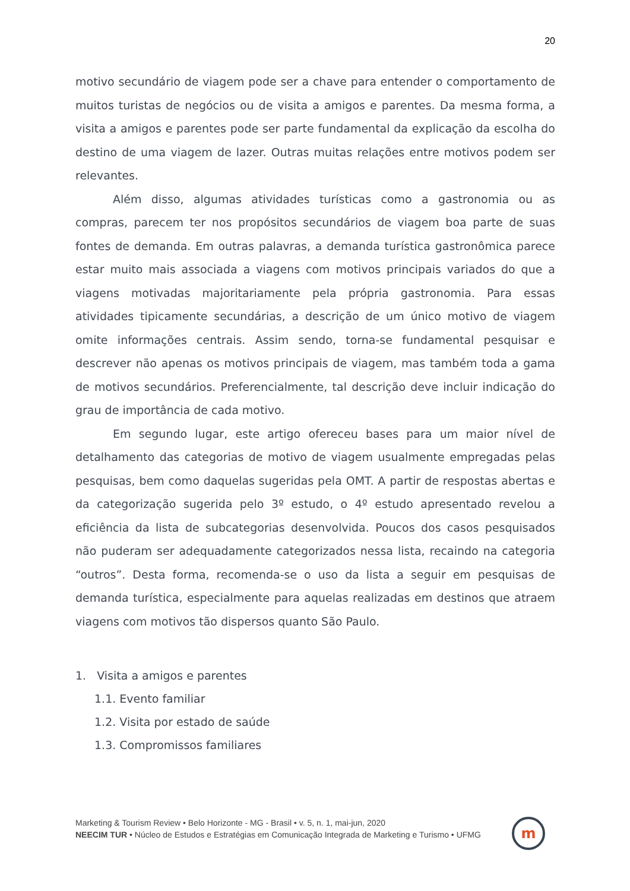20
motivo secundário de viagem pode ser a chave para entender o comportamento de muitos turistas de negócios ou de visita a amigos e parentes. Da mesma forma, a visita a amigos e parentes pode ser parte fundamental da explicação da escolha do destino de uma viagem de lazer. Outras muitas relações entre motivos podem ser relevantes.
Além disso, algumas atividades turísticas como a gastronomia ou as compras, parecem ter nos propósitos secundários de viagem boa parte de suas fontes de demanda. Em outras palavras, a demanda turística gastronômica parece estar muito mais associada a viagens com motivos principais variados do que a viagens motivadas majoritariamente pela própria gastronomia. Para essas atividades tipicamente secundárias, a descrição de um único motivo de viagem omite informações centrais. Assim sendo, torna-se fundamental pesquisar e descrever não apenas os motivos principais de viagem, mas também toda a gama de motivos secundários. Preferencialmente, tal descrição deve incluir indicação do grau de importância de cada motivo.
Em segundo lugar, este artigo ofereceu bases para um maior nível de detalhamento das categorias de motivo de viagem usualmente empregadas pelas pesquisas, bem como daquelas sugeridas pela OMT. A partir de respostas abertas e da categorização sugerida pelo 3º estudo, o 4º estudo apresentado revelou a eficiência da lista de subcategorias desenvolvida. Poucos dos casos pesquisados não puderam ser adequadamente categorizados nessa lista, recaindo na categoria “outros”. Desta forma, recomenda-se o uso da lista a seguir em pesquisas de demanda turística, especialmente para aquelas realizadas em destinos que atraem viagens com motivos tão dispersos quanto São Paulo.
1. Visita a amigos e parentes
1.1. Evento familiar
1.2. Visita por estado de saúde
1.3. Compromissos familiares
Marketing & Tourism Review • Belo Horizonte - MG - Brasil • v. 5, n. 1, mai-jun, 2020
NEECIM TUR • Núcleo de Estudos e Estratégias em Comunicação Integrada de Marketing e Turismo • UFMG
m